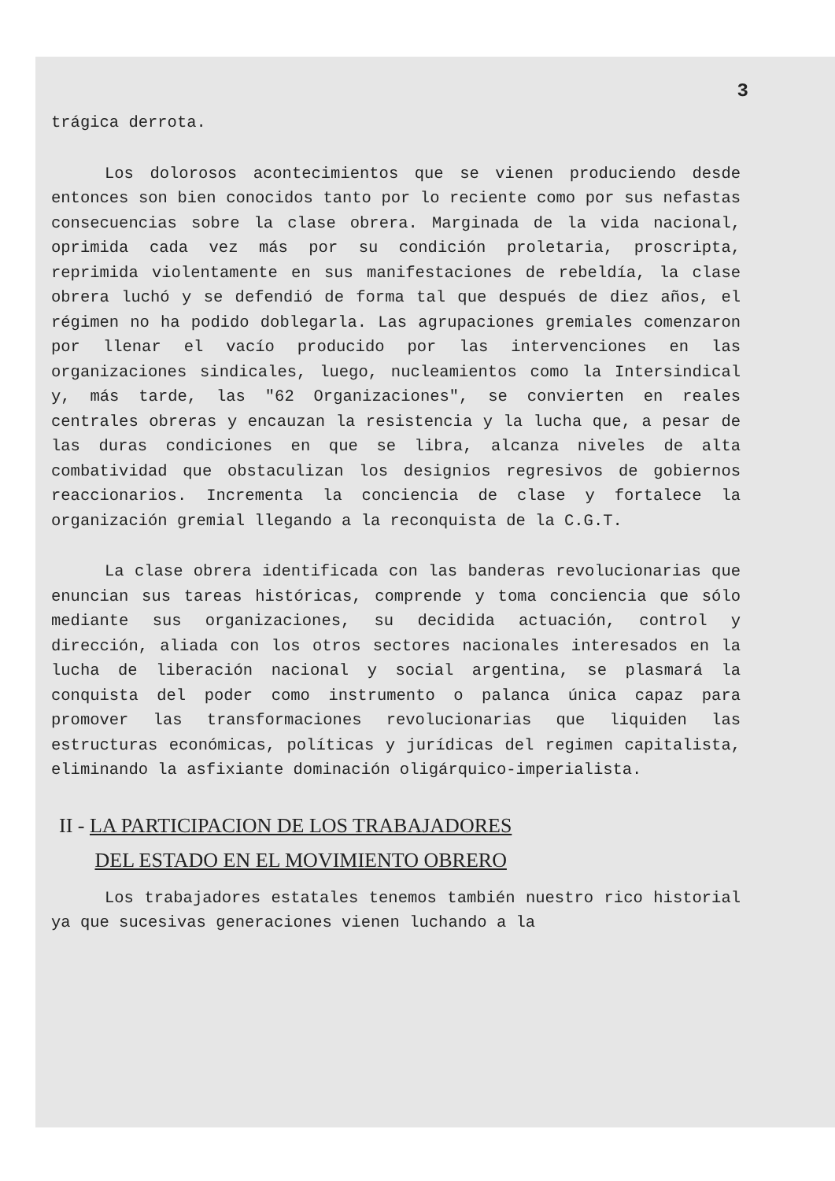3
trágica derrota.
Los dolorosos acontecimientos que se vienen produciendo desde entonces son bien conocidos tanto por lo reciente como por sus nefastas consecuencias sobre la clase obrera. Marginada de la vida nacional, oprimida cada vez más por su condición proletaria, proscripta, reprimida violentamente en sus manifestaciones de rebeldía, la clase obrera luchó y se defendió de forma tal que después de diez años, el régimen no ha podido doblegarla. Las agrupaciones gremiales comenzaron por llenar el vacío producido por las intervenciones en las organizaciones sindicales, luego, nucleamientos como la Intersindical y, más tarde, las "62 Organizaciones", se convierten en reales centrales obreras y encauzan la resistencia y la lucha que, a pesar de las duras condiciones en que se libra, alcanza niveles de alta combatividad que obstaculizan los designios regresivos de gobiernos reaccionarios. Incrementa la conciencia de clase y fortalece la organización gremial llegando a la reconquista de la C.G.T.
La clase obrera identificada con las banderas revolucionarias que enuncian sus tareas históricas, comprende y toma conciencia que sólo mediante sus organizaciones, su decidida actuación, control y dirección, aliada con los otros sectores nacionales interesados en la lucha de liberación nacional y social argentina, se plasmará la conquista del poder como instrumento o palanca única capaz para promover las transformaciones revolucionarias que liquiden las estructuras económicas, políticas y jurídicas del regimen capitalista, eliminando la asfixiante dominación oligárquico-imperialista.
II - LA PARTICIPACION DE LOS TRABAJADORES
DEL ESTADO EN EL MOVIMIENTO OBRERO
Los trabajadores estatales tenemos también nuestro rico historial ya que sucesivas generaciones vienen luchando a la